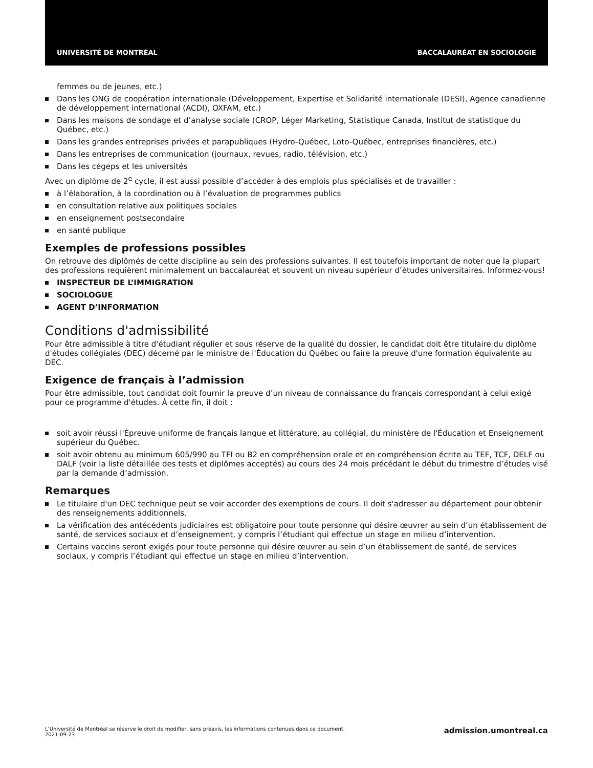UNIVERSITÉ DE MONTRÉAL BACCALAURÉAT EN SOCIOLOGIE
femmes ou de jeunes, etc.)
Dans les ONG de coopération internationale (Développement, Expertise et Solidarité internationale (DESI), Agence canadienne de développement international (ACDI), OXFAM, etc.)
Dans les maisons de sondage et d’analyse sociale (CROP, Léger Marketing, Statistique Canada, Institut de statistique du Québec, etc.)
Dans les grandes entreprises privées et parapubliques (Hydro-Québec, Loto-Québec, entreprises financières, etc.)
Dans les entreprises de communication (journaux, revues, radio, télévision, etc.)
Dans les cégeps et les universités
Avec un diplôme de 2<sup>e</sup> cycle, il est aussi possible d’accéder à des emplois plus spécialisés et de travailler :
à l’élaboration, à la coordination ou à l’évaluation de programmes publics
en consultation relative aux politiques sociales
en enseignement postsecondaire
en santé publique
Exemples de professions possibles
On retrouve des diplômés de cette discipline au sein des professions suivantes. Il est toutefois important de noter que la plupart des professions requièrent minimalement un baccalauréat et souvent un niveau supérieur d’études universitaires. Informez-vous!
INSPECTEUR DE L’IMMIGRATION
SOCIOLOGUE
AGENT D’INFORMATION
Conditions d'admissibilité
Pour être admissible à titre d'étudiant régulier et sous réserve de la qualité du dossier, le candidat doit être titulaire du diplôme d'études collégiales (DEC) décerné par le ministre de l'Éducation du Québec ou faire la preuve d'une formation équivalente au DEC.
Exigence de français à l’admission
Pour être admissible, tout candidat doit fournir la preuve d’un niveau de connaissance du français correspondant à celui exigé pour ce programme d'études. À cette fin, il doit :
soit avoir réussi l'Épreuve uniforme de français langue et littérature, au collégial, du ministère de l'Éducation et Enseignement supérieur du Québec.
soit avoir obtenu au minimum 605/990 au TFI ou B2 en compréhension orale et en compréhension écrite au TEF, TCF, DELF ou DALF (voir la liste détaillée des tests et diplômes acceptés) au cours des 24 mois précédant le début du trimestre d’études visé par la demande d’admission.
Remarques
Le titulaire d'un DEC technique peut se voir accorder des exemptions de cours. Il doit s'adresser au département pour obtenir des renseignements additionnels.
La vérification des antécédents judiciaires est obligatoire pour toute personne qui désire œuvrer au sein d’un établissement de santé, de services sociaux et d’enseignement, y compris l’étudiant qui effectue un stage en milieu d’intervention.
Certains vaccins seront exigés pour toute personne qui désire œuvrer au sein d’un établissement de santé, de services sociaux, y compris l’étudiant qui effectue un stage en milieu d’intervention.
L’Université de Montréal se réserve le droit de modifier, sans préavis, les informations contenues dans ce document.
2021-09-23
admission.umontreal.ca